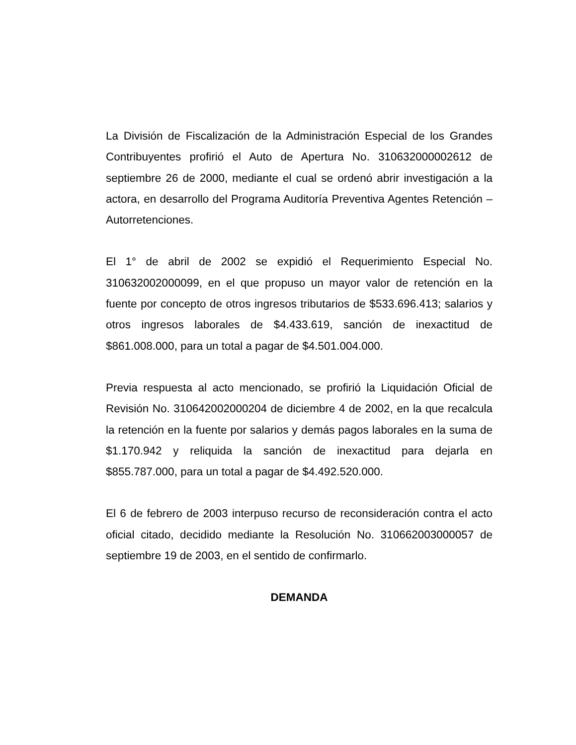La División de Fiscalización de la Administración Especial de los Grandes Contribuyentes profirió el Auto de Apertura No. 310632000002612 de septiembre 26 de 2000, mediante el cual se ordenó abrir investigación a la actora, en desarrollo del Programa Auditoría Preventiva Agentes Retención – Autorretenciones.
El 1° de abril de 2002 se expidió el Requerimiento Especial No. 310632002000099, en el que propuso un mayor valor de retención en la fuente por concepto de otros ingresos tributarios de $533.696.413; salarios y otros ingresos laborales de $4.433.619, sanción de inexactitud de $861.008.000, para un total a pagar de $4.501.004.000.
Previa respuesta al acto mencionado, se profirió la Liquidación Oficial de Revisión No. 310642002000204 de diciembre 4 de 2002, en la que recalcula la retención en la fuente por salarios y demás pagos laborales en la suma de $1.170.942 y reliquida la sanción de inexactitud para dejarla en $855.787.000, para un total a pagar de $4.492.520.000.
El 6 de febrero de 2003 interpuso recurso de reconsideración contra el acto oficial citado, decidido mediante la Resolución No. 310662003000057 de septiembre 19 de 2003, en el sentido de confirmarlo.
DEMANDA